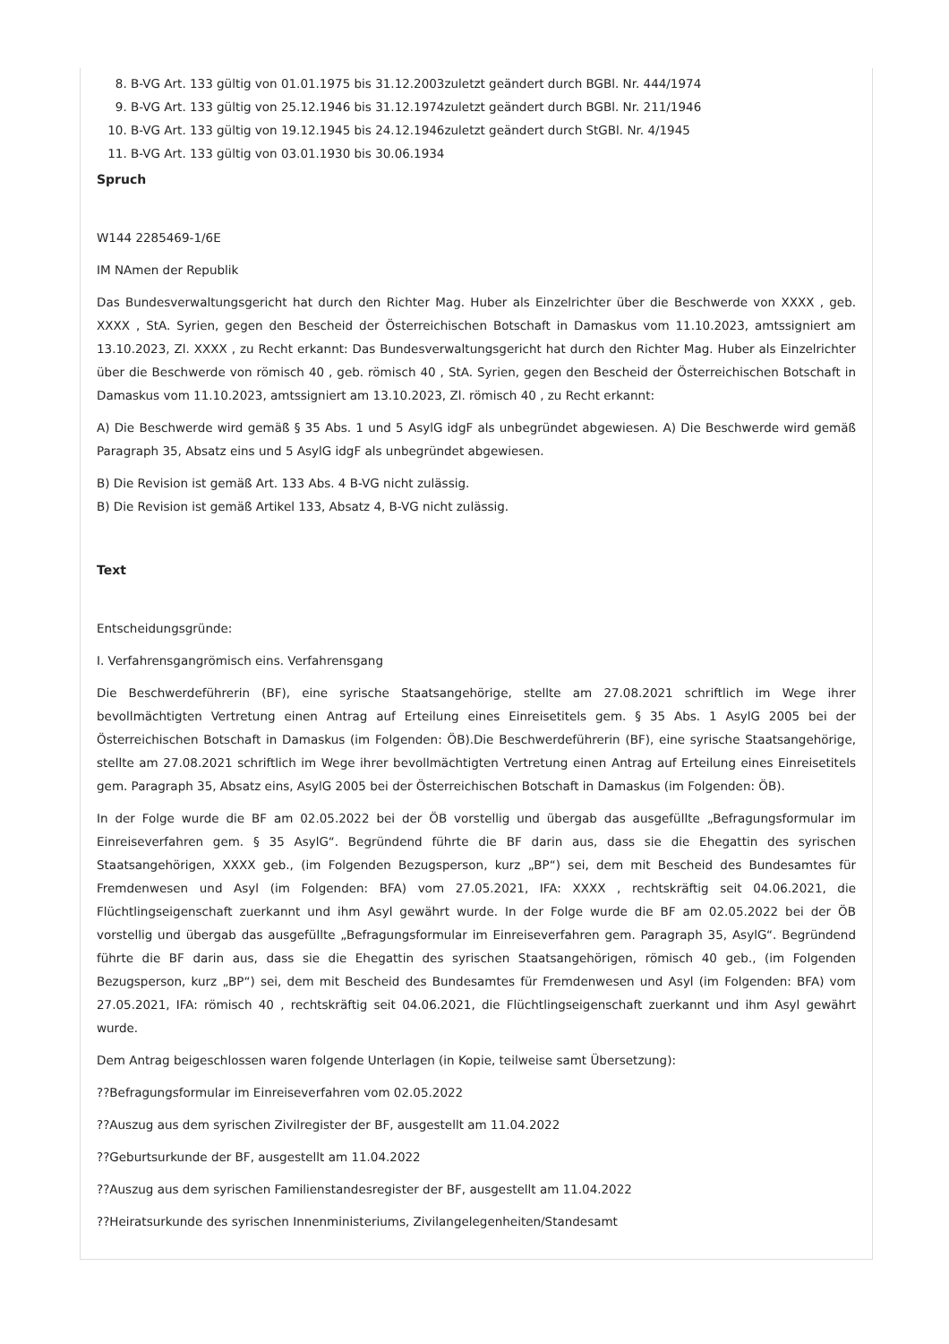8. B-VG Art. 133 gültig von 01.01.1975 bis 31.12.2003zuletzt geändert durch BGBl. Nr. 444/1974
9. B-VG Art. 133 gültig von 25.12.1946 bis 31.12.1974zuletzt geändert durch BGBl. Nr. 211/1946
10. B-VG Art. 133 gültig von 19.12.1945 bis 24.12.1946zuletzt geändert durch StGBl. Nr. 4/1945
11. B-VG Art. 133 gültig von 03.01.1930 bis 30.06.1934
Spruch
W144 2285469-1/6E
IM NAmen der Republik
Das Bundesverwaltungsgericht hat durch den Richter Mag. Huber als Einzelrichter über die Beschwerde von XXXX , geb. XXXX , StA. Syrien, gegen den Bescheid der Österreichischen Botschaft in Damaskus vom 11.10.2023, amtssigniert am 13.10.2023, Zl. XXXX , zu Recht erkannt: Das Bundesverwaltungsgericht hat durch den Richter Mag. Huber als Einzelrichter über die Beschwerde von römisch 40 , geb. römisch 40 , StA. Syrien, gegen den Bescheid der Österreichischen Botschaft in Damaskus vom 11.10.2023, amtssigniert am 13.10.2023, Zl. römisch 40 , zu Recht erkannt:
A) Die Beschwerde wird gemäß § 35 Abs. 1 und 5 AsylG idgF als unbegründet abgewiesen. A) Die Beschwerde wird gemäß Paragraph 35, Absatz eins und 5 AsylG idgF als unbegründet abgewiesen.
B) Die Revision ist gemäß Art. 133 Abs. 4 B-VG nicht zulässig.
B) Die Revision ist gemäß Artikel 133, Absatz 4, B-VG nicht zulässig.
Text
Entscheidungsgründe:
I. Verfahrensgangrömisch eins. Verfahrensgang
Die Beschwerdeführerin (BF), eine syrische Staatsangehörige, stellte am 27.08.2021 schriftlich im Wege ihrer bevollmächtigten Vertretung einen Antrag auf Erteilung eines Einreisetitels gem. § 35 Abs. 1 AsylG 2005 bei der Österreichischen Botschaft in Damaskus (im Folgenden: ÖB).Die Beschwerdeführerin (BF), eine syrische Staatsangehörige, stellte am 27.08.2021 schriftlich im Wege ihrer bevollmächtigten Vertretung einen Antrag auf Erteilung eines Einreisetitels gem. Paragraph 35, Absatz eins, AsylG 2005 bei der Österreichischen Botschaft in Damaskus (im Folgenden: ÖB).
In der Folge wurde die BF am 02.05.2022 bei der ÖB vorstellig und übergab das ausgefüllte „Befragungsformular im Einreiseverfahren gem. § 35 AsylG“. Begründend führte die BF darin aus, dass sie die Ehegattin des syrischen Staatsangehörigen, XXXX geb., (im Folgenden Bezugsperson, kurz „BP“) sei, dem mit Bescheid des Bundesamtes für Fremdenwesen und Asyl (im Folgenden: BFA) vom 27.05.2021, IFA: XXXX , rechtskräftig seit 04.06.2021, die Flüchtlingseigenschaft zuerkannt und ihm Asyl gewährt wurde. In der Folge wurde die BF am 02.05.2022 bei der ÖB vorstellig und übergab das ausgefüllte „Befragungsformular im Einreiseverfahren gem. Paragraph 35, AsylG“. Begründend führte die BF darin aus, dass sie die Ehegattin des syrischen Staatsangehörigen, römisch 40 geb., (im Folgenden Bezugsperson, kurz „BP“) sei, dem mit Bescheid des Bundesamtes für Fremdenwesen und Asyl (im Folgenden: BFA) vom 27.05.2021, IFA: römisch 40 , rechtskräftig seit 04.06.2021, die Flüchtlingseigenschaft zuerkannt und ihm Asyl gewährt wurde.
Dem Antrag beigeschlossen waren folgende Unterlagen (in Kopie, teilweise samt Übersetzung):
??Befragungsformular im Einreiseverfahren vom 02.05.2022
??Auszug aus dem syrischen Zivilregister der BF, ausgestellt am 11.04.2022
??Geburtsurkunde der BF, ausgestellt am 11.04.2022
??Auszug aus dem syrischen Familienstandesregister der BF, ausgestellt am 11.04.2022
??Heiratsurkunde des syrischen Innenministeriums, Zivilangelegenheiten/Standesamt